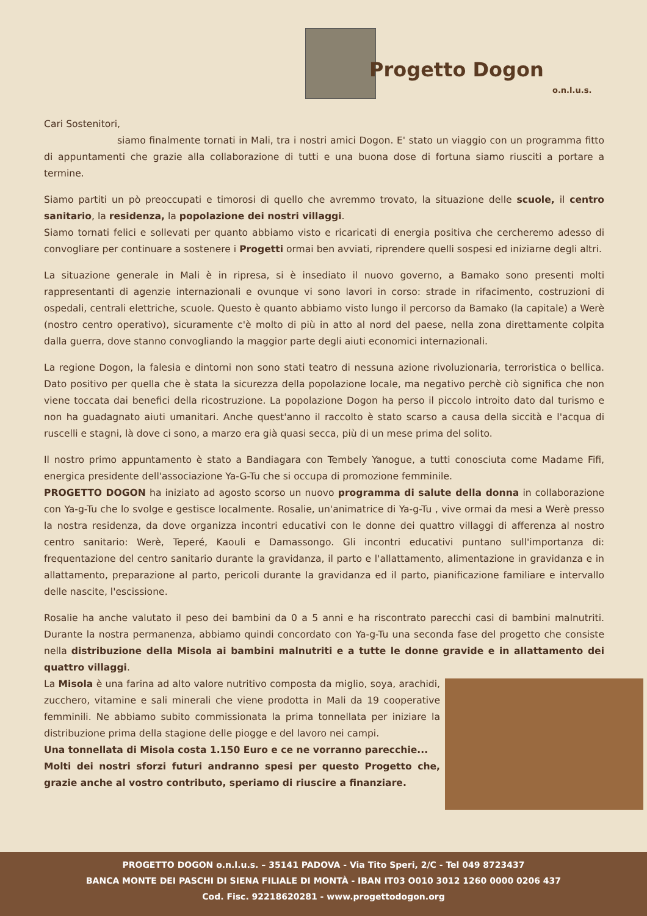Progetto Dogon
o.n.l.u.s.
Cari Sostenitori,
siamo finalmente tornati in Mali, tra i nostri amici Dogon. E' stato un viaggio con un programma fitto di appuntamenti che grazie alla collaborazione di tutti e una buona dose di fortuna siamo riusciti a portare a termine.
Siamo partiti un pò preoccupati e timorosi di quello che avremmo trovato, la situazione delle scuole, il centro sanitario, la residenza, la popolazione dei nostri villaggi.
Siamo tornati felici e sollevati per quanto abbiamo visto e ricaricati di energia positiva che cercheremo adesso di convogliare per continuare a sostenere i Progetti ormai ben avviati, riprendere quelli sospesi ed iniziarne degli altri.
La situazione generale in Mali è in ripresa, si è insediato il nuovo governo, a Bamako sono presenti molti rappresentanti di agenzie internazionali e ovunque vi sono lavori in corso: strade in rifacimento, costruzioni di ospedali, centrali elettriche, scuole. Questo è quanto abbiamo visto lungo il percorso da Bamako (la capitale) a Werè (nostro centro operativo), sicuramente c'è molto di più in atto al nord del paese, nella zona direttamente colpita dalla guerra, dove stanno convogliando la maggior parte degli aiuti economici internazionali.
La regione Dogon, la falesia e dintorni non sono stati teatro di nessuna azione rivoluzionaria, terroristica o bellica. Dato positivo per quella che è stata la sicurezza della popolazione locale, ma negativo perchè ciò significa che non viene toccata dai benefici della ricostruzione. La popolazione Dogon ha perso il piccolo introito dato dal turismo e non ha guadagnato aiuti umanitari. Anche quest'anno il raccolto è stato scarso a causa della siccità e l'acqua di ruscelli e stagni, là dove ci sono, a marzo era già quasi secca, più di un mese prima del solito.
Il nostro primo appuntamento è stato a Bandiagara con Tembely Yanogue, a tutti conosciuta come Madame Fifi, energica presidente dell'associazione Ya-G-Tu che si occupa di promozione femminile.
PROGETTO DOGON ha iniziato ad agosto scorso un nuovo programma di salute della donna in collaborazione con Ya-g-Tu che lo svolge e gestisce localmente. Rosalie, un'animatrice di Ya-g-Tu , vive ormai da mesi a Werè presso la nostra residenza, da dove organizza incontri educativi con le donne dei quattro villaggi di afferenza al nostro centro sanitario: Werè, Teperé, Kaouli e Damassongo. Gli incontri educativi puntano sull'importanza di: frequentazione del centro sanitario durante la gravidanza, il parto e l'allattamento, alimentazione in gravidanza e in allattamento, preparazione al parto, pericoli durante la gravidanza ed il parto, pianificazione familiare e intervallo delle nascite, l'escissione.
Rosalie ha anche valutato il peso dei bambini da 0 a 5 anni e ha riscontrato parecchi casi di bambini malnutriti. Durante la nostra permanenza, abbiamo quindi concordato con Ya-g-Tu una seconda fase del progetto che consiste nella distribuzione della Misola ai bambini malnutriti e a tutte le donne gravide e in allattamento dei quattro villaggi.
La Misola è una farina ad alto valore nutritivo composta da miglio, soya, arachidi, zucchero, vitamine e sali minerali che viene prodotta in Mali da 19 cooperative femminili. Ne abbiamo subito commissionata la prima tonnellata per iniziare la distribuzione prima della stagione delle piogge e del lavoro nei campi.
Una tonnellata di Misola costa 1.150 Euro e ce ne vorranno parecchie...
Molti dei nostri sforzi futuri andranno spesi per questo Progetto che, grazie anche al vostro contributo, speriamo di riuscire a finanziare.
PROGETTO DOGON o.n.l.u.s. – 35141 PADOVA - Via Tito Speri, 2/C - Tel 049 8723437
BANCA MONTE DEI PASCHI DI SIENA FILIALE DI MONTÀ - IBAN IT03 O010 3012 1260 0000 0206 437
Cod. Fisc. 92218620281 - www.progettodogon.org